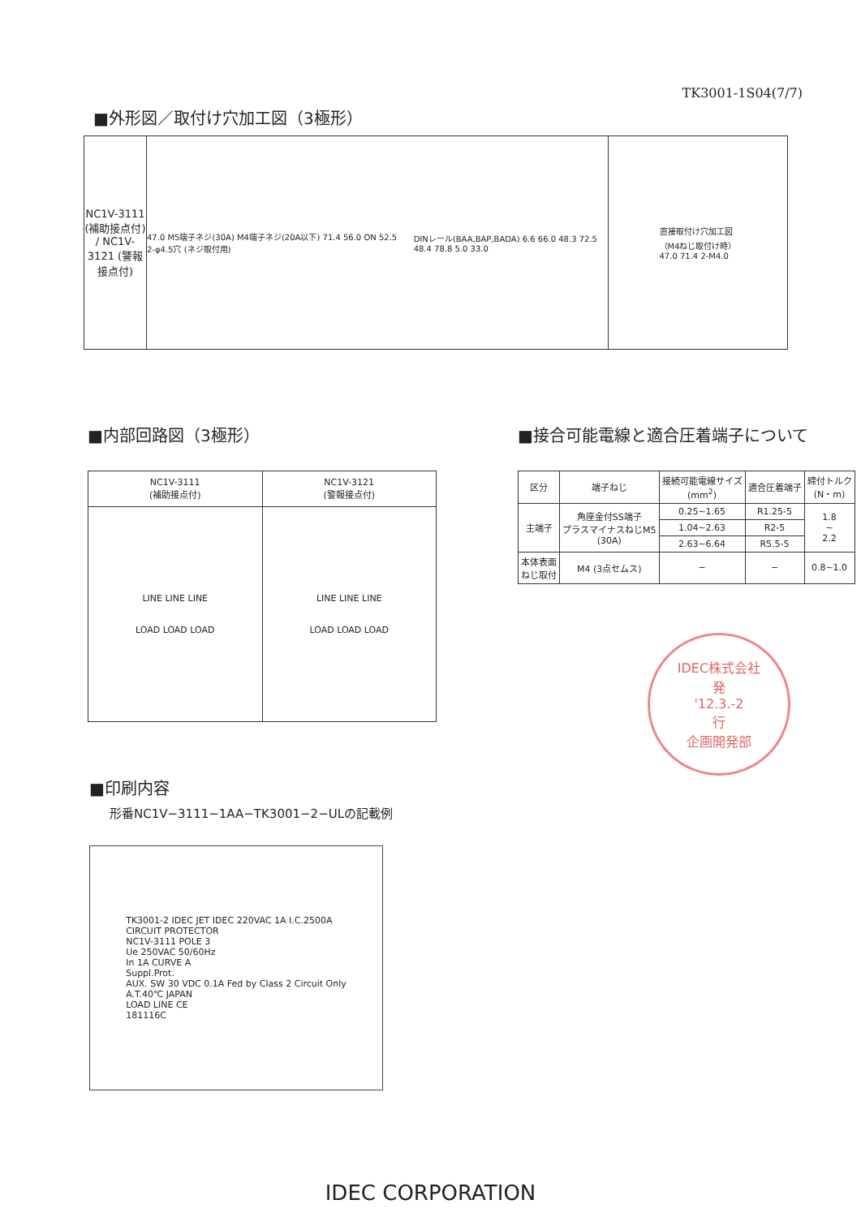TK3001-1S04(7/7)
■外形図／取付け穴加工図（3極形）
NC1V-3111 (補助接点付) / NC1V-3121 (警報接点付)
47.0 M5端子ネジ(30A) M4端子ネジ(20A以下) 71.4 56.0 ON 52.5 2-φ4.5穴 (ネジ取付用)
DINレール(BAA,BAP,BADA) 6.6 66.0 48.3 72.5 48.4 78.8 5.0 33.0
直接取付け穴加工図
（M4ねじ取付け時）
47.0 71.4 2-M4.0
■内部回路図（3極形）
| NC1V-3111 (補助接点付) | NC1V-3121 (警報接点付) |
| --- | --- |
| LINE LINE LINE LOAD LOAD LOAD | LINE LINE LINE LOAD LOAD LOAD |
■接合可能電線と適合圧着端子について
| 区分 | 端子ねじ | 接続可能電線サイズ (mm<sup>2</sup>) | 適合圧着端子 | 締付トルク (N・m) |
| --- | --- | --- | --- | --- |
| 主端子 | 角座金付SS端子 プラスマイナスねじM5 (30A) | 0.25~1.65 | R1.25-5 | 1.8 ~ 2.2 |
| | | 1.04~2.63 | R2-5 | |
| | | 2.63~6.64 | R5.5-5 | |
| 本体表面 ねじ取付 | M4 (3点セムス) | − | − | 0.8~1.0 |
IDEC株式会社
発
'12.3.-2
行
企画開発部
■印刷内容
形番NC1V−3111−1AA−TK3001−2−ULの記載例
TK3001-2 IDEC JET IDEC 220VAC 1A I.C.2500A
CIRCUIT PROTECTOR
NC1V-3111 POLE 3
Ue 250VAC 50/60Hz
In 1A CURVE A
Suppl.Prot.
AUX. SW 30 VDC 0.1A Fed by Class 2 Circuit Only
A.T.40℃ JAPAN
LOAD LINE CE
181116C
IDEC CORPORATION